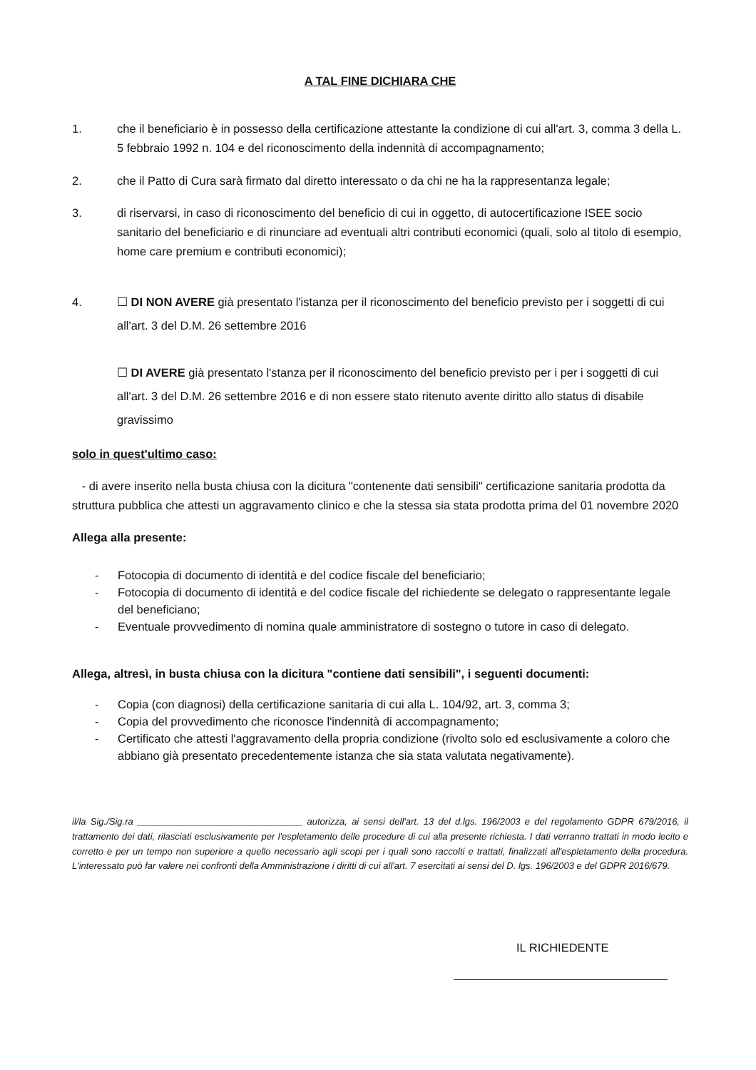A TAL FINE DICHIARA CHE
1. che il beneficiario è in possesso della certificazione attestante la condizione di cui all'art. 3, comma 3 della L. 5 febbraio 1992 n. 104 e del riconoscimento della indennità di accompagnamento;
2. che il Patto di Cura sarà firmato dal diretto interessato o da chi ne ha la rappresentanza legale;
3. di riservarsi, in caso di riconoscimento del beneficio di cui in oggetto, di autocertificazione ISEE socio sanitario del beneficiario e di rinunciare ad eventuali altri contributi economici (quali, solo al titolo di esempio, home care premium e contributi economici);
4. ☐ DI NON AVERE già presentato l'istanza per il riconoscimento del beneficio previsto per i soggetti di cui all'art. 3 del D.M. 26 settembre 2016
☐ DI AVERE già presentato l'stanza per il riconoscimento del beneficio previsto per i per i soggetti di cui all'art. 3 del D.M. 26 settembre 2016 e di non essere stato ritenuto avente diritto allo status di disabile gravissimo
solo in quest'ultimo caso:
- di avere inserito nella busta chiusa con la dicitura "contenente dati sensibili" certificazione sanitaria prodotta da struttura pubblica che attesti un aggravamento clinico e che la stessa sia stata prodotta prima del 01 novembre 2020
Allega alla presente:
- Fotocopia di documento di identità e del codice fiscale del beneficiario;
- Fotocopia di documento di identità e del codice fiscale del richiedente se delegato o rappresentante legale del beneficiano;
- Eventuale provvedimento di nomina quale amministratore di sostegno o tutore in caso di delegato.
Allega, altresì, in busta chiusa con la dicitura "contiene dati sensibili", i seguenti documenti:
- Copia (con diagnosi) della certificazione sanitaria di cui alla L. 104/92, art. 3, comma 3;
- Copia del provvedimento che riconosce l'indennità di accompagnamento;
- Certificato che attesti l'aggravamento della propria condizione (rivolto solo ed esclusivamente a coloro che abbiano già presentato precedentemente istanza che sia stata valutata negativamente).
il/la Sig./Sig.ra ________________________________ autorizza, ai sensi dell'art. 13 del d.lgs. 196/2003 e del regolamento GDPR 679/2016, il trattamento dei dati, rilasciati esclusivamente per l'espletamento delle procedure di cui alla presente richiesta. I dati verranno trattati in modo lecito e corretto e per un tempo non superiore a quello necessario agli scopi per i quali sono raccolti e trattati, finalizzati all'espletamento della procedura. L'interessato può far valere nei confronti della Amministrazione i diritti di cui all'art. 7 esercitati ai sensi del D. lgs. 196/2003 e del GDPR 2016/679.
IL RICHIEDENTE